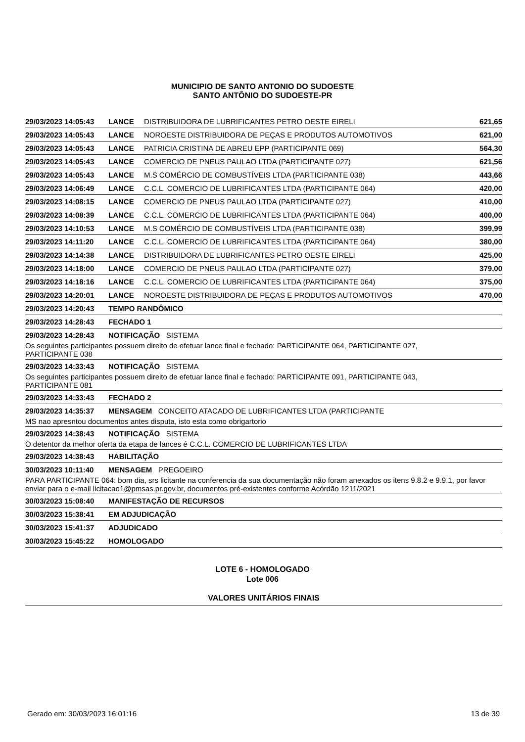MUNICIPIO DE SANTO ANTONIO DO SUDOESTE
SANTO ANTÔNIO DO SUDOESTE-PR
| 29/03/2023 14:05:43 | LANCE | DISTRIBUIDORA DE LUBRIFICANTES PETRO OESTE EIRELI | 621,65 |
| 29/03/2023 14:05:43 | LANCE | NOROESTE DISTRIBUIDORA DE PEÇAS E PRODUTOS AUTOMOTIVOS | 621,00 |
| 29/03/2023 14:05:43 | LANCE | PATRICIA CRISTINA DE ABREU EPP (PARTICIPANTE 069) | 564,30 |
| 29/03/2023 14:05:43 | LANCE | COMERCIO DE PNEUS PAULAO LTDA (PARTICIPANTE 027) | 621,56 |
| 29/03/2023 14:05:43 | LANCE | M.S COMÉRCIO DE COMBUSTÍVEIS LTDA (PARTICIPANTE 038) | 443,66 |
| 29/03/2023 14:06:49 | LANCE | C.C.L. COMERCIO DE LUBRIFICANTES LTDA (PARTICIPANTE 064) | 420,00 |
| 29/03/2023 14:08:15 | LANCE | COMERCIO DE PNEUS PAULAO LTDA (PARTICIPANTE 027) | 410,00 |
| 29/03/2023 14:08:39 | LANCE | C.C.L. COMERCIO DE LUBRIFICANTES LTDA (PARTICIPANTE 064) | 400,00 |
| 29/03/2023 14:10:53 | LANCE | M.S COMÉRCIO DE COMBUSTÍVEIS LTDA (PARTICIPANTE 038) | 399,99 |
| 29/03/2023 14:11:20 | LANCE | C.C.L. COMERCIO DE LUBRIFICANTES LTDA (PARTICIPANTE 064) | 380,00 |
| 29/03/2023 14:14:38 | LANCE | DISTRIBUIDORA DE LUBRIFICANTES PETRO OESTE EIRELI | 425,00 |
| 29/03/2023 14:18:00 | LANCE | COMERCIO DE PNEUS PAULAO LTDA (PARTICIPANTE 027) | 379,00 |
| 29/03/2023 14:18:16 | LANCE | C.C.L. COMERCIO DE LUBRIFICANTES LTDA (PARTICIPANTE 064) | 375,00 |
| 29/03/2023 14:20:01 | LANCE | NOROESTE DISTRIBUIDORA DE PEÇAS E PRODUTOS AUTOMOTIVOS | 470,00 |
| 29/03/2023 14:20:43 | TEMPO RANDÔMICO | | |
| 29/03/2023 14:28:43 | FECHADO 1 | | |
| 29/03/2023 14:28:43 | NOTIFICAÇÃO SISTEMA | | |
| Os seguintes participantes possuem direito de efetuar lance final e fechado: PARTICIPANTE 064, PARTICIPANTE 027, PARTICIPANTE 038 | | | |
| 29/03/2023 14:33:43 | NOTIFICAÇÃO SISTEMA | | |
| Os seguintes participantes possuem direito de efetuar lance final e fechado: PARTICIPANTE 091, PARTICIPANTE 043, PARTICIPANTE 081 | | | |
| 29/03/2023 14:33:43 | FECHADO 2 | | |
| 29/03/2023 14:35:37 | MENSAGEM CONCEITO ATACADO DE LUBRIFICANTES LTDA (PARTICIPANTE | | |
| MS nao apresntou documentos antes disputa, isto esta como obrigartorio | | | |
| 29/03/2023 14:38:43 | NOTIFICAÇÃO SISTEMA | | |
| O detentor da melhor oferta da etapa de lances é C.C.L. COMERCIO DE LUBRIFICANTES LTDA | | | |
| 29/03/2023 14:38:43 | HABILITAÇÃO | | |
| 30/03/2023 10:11:40 | MENSAGEM PREGOEIRO | | |
| PARA PARTICIPANTE 064: bom dia, srs licitante na conferencia da sua documentação não foram anexados os itens 9.8.2 e 9.9.1, por favor enviar para o e-mail licitacao1@pmsas.pr.gov.br, documentos pré-existentes conforme Acórdão 1211/2021 | | | |
| 30/03/2023 15:08:40 | MANIFESTAÇÃO DE RECURSOS | | |
| 30/03/2023 15:38:41 | EM ADJUDICAÇÃO | | |
| 30/03/2023 15:41:37 | ADJUDICADO | | |
| 30/03/2023 15:45:22 | HOMOLOGADO | | |
LOTE 6 - HOMOLOGADO
Lote 006
VALORES UNITÁRIOS FINAIS
Gerado em: 30/03/2023 16:01:16 13 de 39